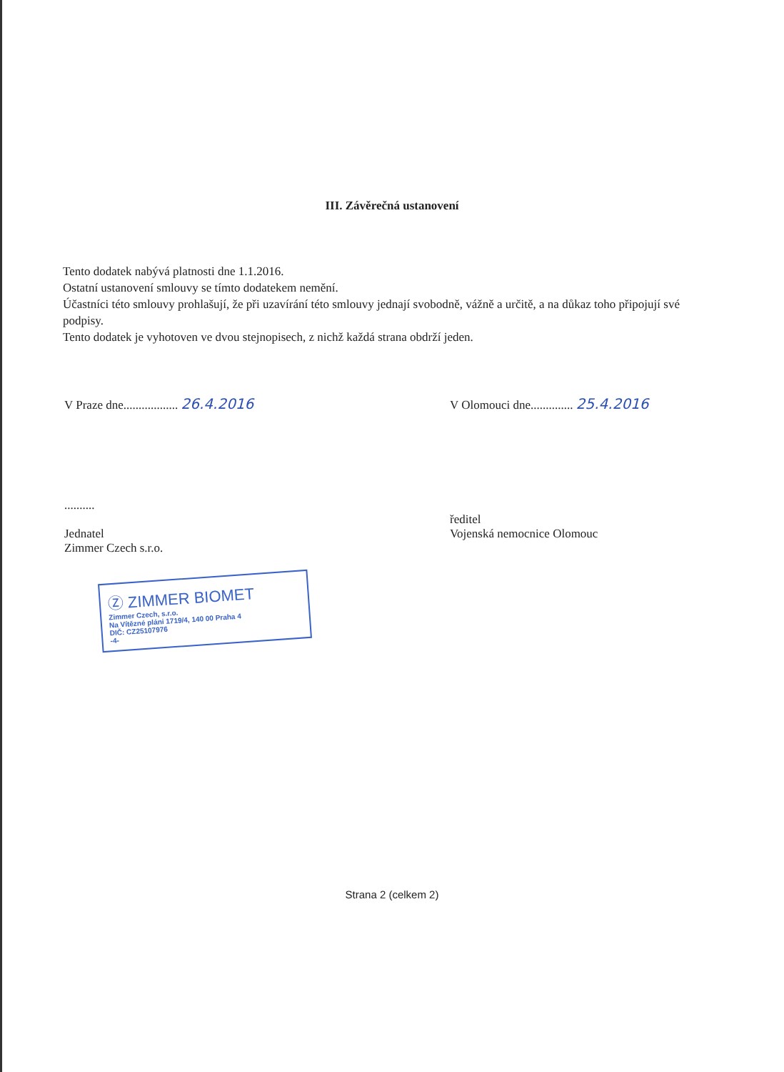III. Závěrečná ustanovení
Tento dodatek nabývá platnosti dne 1.1.2016.
Ostatní ustanovení smlouvy se tímto dodatekem nemění.
Účastníci této smlouvy prohlašují, že při uzavírání této smlouvy jednají svobodně, vážně a určitě, a na důkaz toho připojují své podpisy.
Tento dodatek je vyhotoven ve dvou stejnopisech, z nichž každá strana obdrží jeden.
V Praze dne.................. 26.4.2016
V Olomouci dne.............. 25.4.2016
..........
Jednatel
Zimmer Czech s.r.o.
ředitel
Vojenská nemocnice Olomouc
Ⓩ ZIMMER BIOMET
Zimmer Czech, s.r.o.
Na Vítězné pláni 1719/4, 140 00 Praha 4
DIČ: CZ25107976
-4-
Strana 2 (celkem 2)